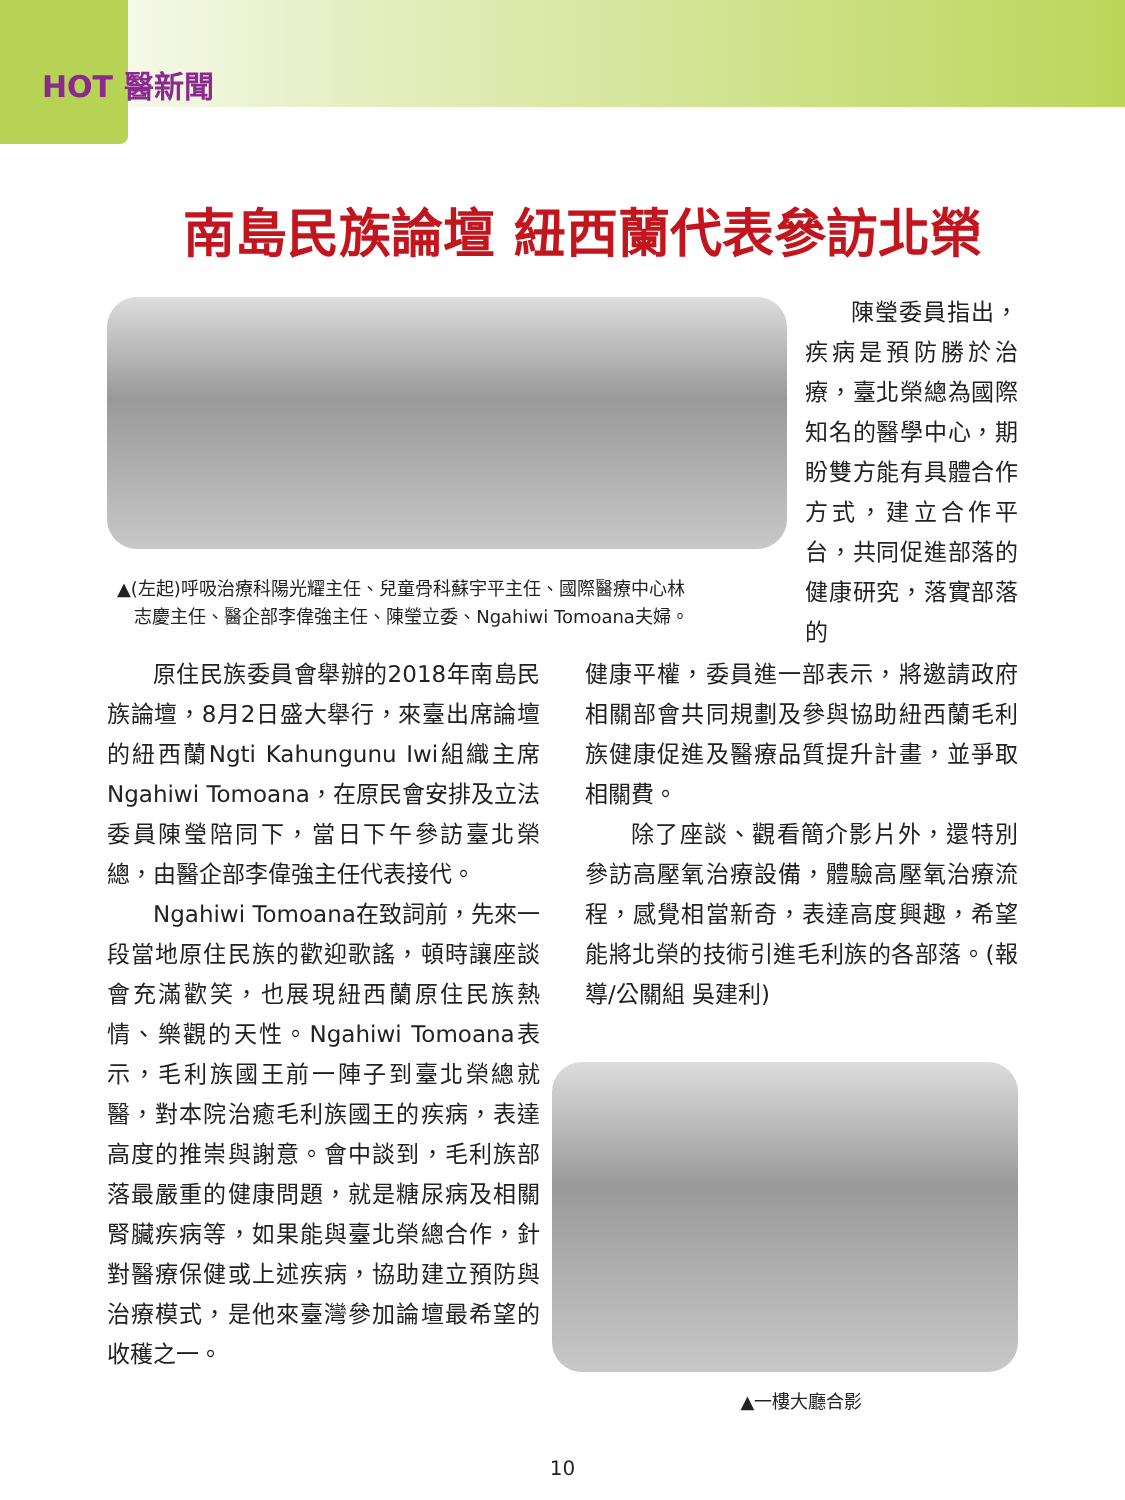HOT 醫新聞
南島民族論壇 紐西蘭代表參訪北榮
▲(左起)呼吸治療科陽光耀主任、兒童骨科蘇宇平主任、國際醫療中心林
志慶主任、醫企部李偉強主任、陳瑩立委、Ngahiwi Tomoana夫婦。
陳瑩委員指出，疾病是預防勝於治療，臺北榮總為國際知名的醫學中心，期盼雙方能有具體合作方式，建立合作平台，共同促進部落的健康研究，落實部落的
原住民族委員會舉辦的2018年南島民族論壇，8月2日盛大舉行，來臺出席論壇的紐西蘭Ngti Kahungunu Iwi組織主席Ngahiwi Tomoana，在原民會安排及立法委員陳瑩陪同下，當日下午參訪臺北榮總，由醫企部李偉強主任代表接代。
Ngahiwi Tomoana在致詞前，先來一段當地原住民族的歡迎歌謠，頓時讓座談會充滿歡笑，也展現紐西蘭原住民族熱情、樂觀的天性。Ngahiwi Tomoana表示，毛利族國王前一陣子到臺北榮總就醫，對本院治癒毛利族國王的疾病，表達高度的推崇與謝意。會中談到，毛利族部落最嚴重的健康問題，就是糖尿病及相關腎臟疾病等，如果能與臺北榮總合作，針對醫療保健或上述疾病，協助建立預防與治療模式，是他來臺灣參加論壇最希望的收穫之一。
健康平權，委員進一部表示，將邀請政府相關部會共同規劃及參與協助紐西蘭毛利族健康促進及醫療品質提升計畫，並爭取相關費。
除了座談、觀看簡介影片外，還特別參訪高壓氧治療設備，體驗高壓氧治療流程，感覺相當新奇，表達高度興趣，希望能將北榮的技術引進毛利族的各部落。(報導/公關組 吳建利)
▲一樓大廳合影
10